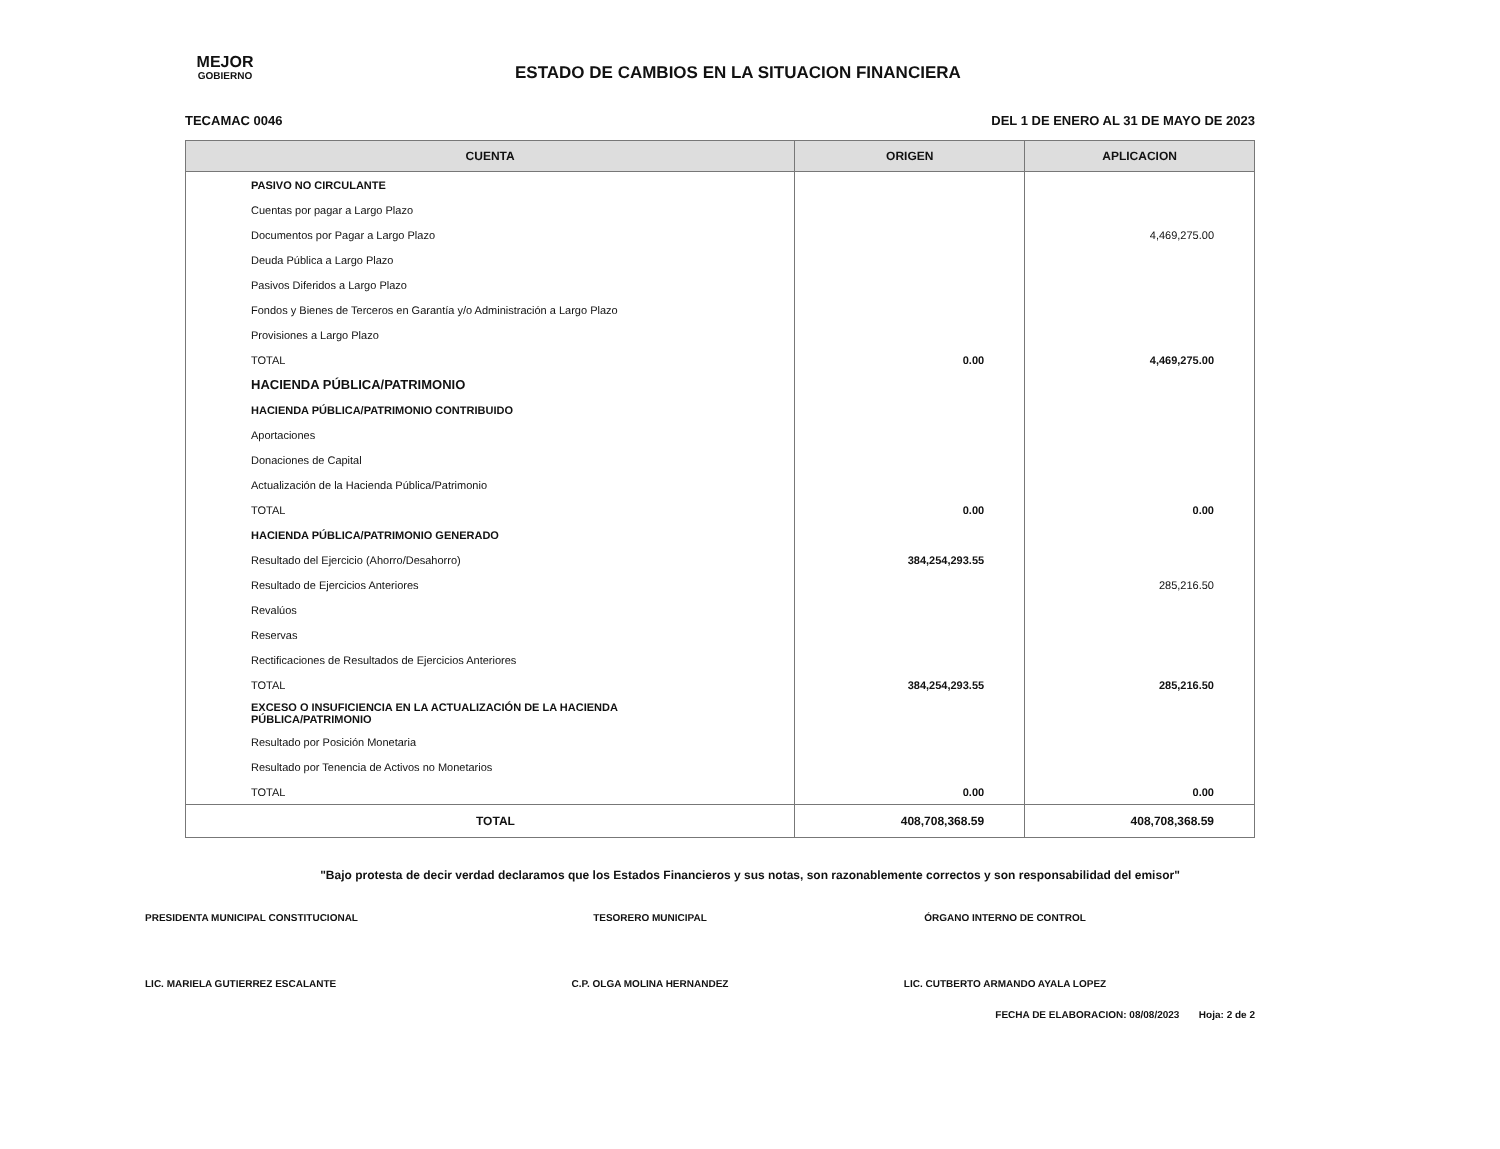MEJOR GOBIERNO
ESTADO DE CAMBIOS EN LA SITUACION FINANCIERA
TECAMAC 0046 DEL 1 DE ENERO AL 31 DE MAYO DE 2023
| CUENTA | ORIGEN | APLICACION |
| --- | --- | --- |
| PASIVO NO CIRCULANTE | | |
| Cuentas por pagar a Largo Plazo | | |
| Documentos por Pagar a Largo Plazo | | 4,469,275.00 |
| Deuda Pública a Largo Plazo | | |
| Pasivos Diferidos a Largo Plazo | | |
| Fondos y Bienes de Terceros en Garantía y/o Administración a Largo Plazo | | |
| Provisiones a Largo Plazo | | |
| TOTAL | 0.00 | 4,469,275.00 |
| HACIENDA PÚBLICA/PATRIMONIO | | |
| HACIENDA PÚBLICA/PATRIMONIO CONTRIBUIDO | | |
| Aportaciones | | |
| Donaciones de Capital | | |
| Actualización de la Hacienda Pública/Patrimonio | | |
| TOTAL | 0.00 | 0.00 |
| HACIENDA PÚBLICA/PATRIMONIO GENERADO | | |
| Resultado del Ejercicio (Ahorro/Desahorro) | 384,254,293.55 | |
| Resultado de Ejercicios Anteriores | | 285,216.50 |
| Revalúos | | |
| Reservas | | |
| Rectificaciones de Resultados de Ejercicios Anteriores | | |
| TOTAL | 384,254,293.55 | 285,216.50 |
| EXCESO O INSUFICIENCIA EN LA ACTUALIZACIÓN DE LA HACIENDA PÚBLICA/PATRIMONIO | | |
| Resultado por Posición Monetaria | | |
| Resultado por Tenencia de Activos no Monetarios | | |
| TOTAL | 0.00 | 0.00 |
| TOTAL | 408,708,368.59 | 408,708,368.59 |
"Bajo protesta de decir verdad declaramos que los Estados Financieros y sus notas, son razonablemente correctos y son responsabilidad del emisor"
PRESIDENTA MUNICIPAL CONSTITUCIONAL
LIC. MARIELA GUTIERREZ ESCALANTE
TESORERO MUNICIPAL
C.P. OLGA MOLINA HERNANDEZ
ÓRGANO INTERNO DE CONTROL
LIC. CUTBERTO ARMANDO AYALA LOPEZ
FECHA DE ELABORACION: 08/08/2023 Hoja: 2 de 2